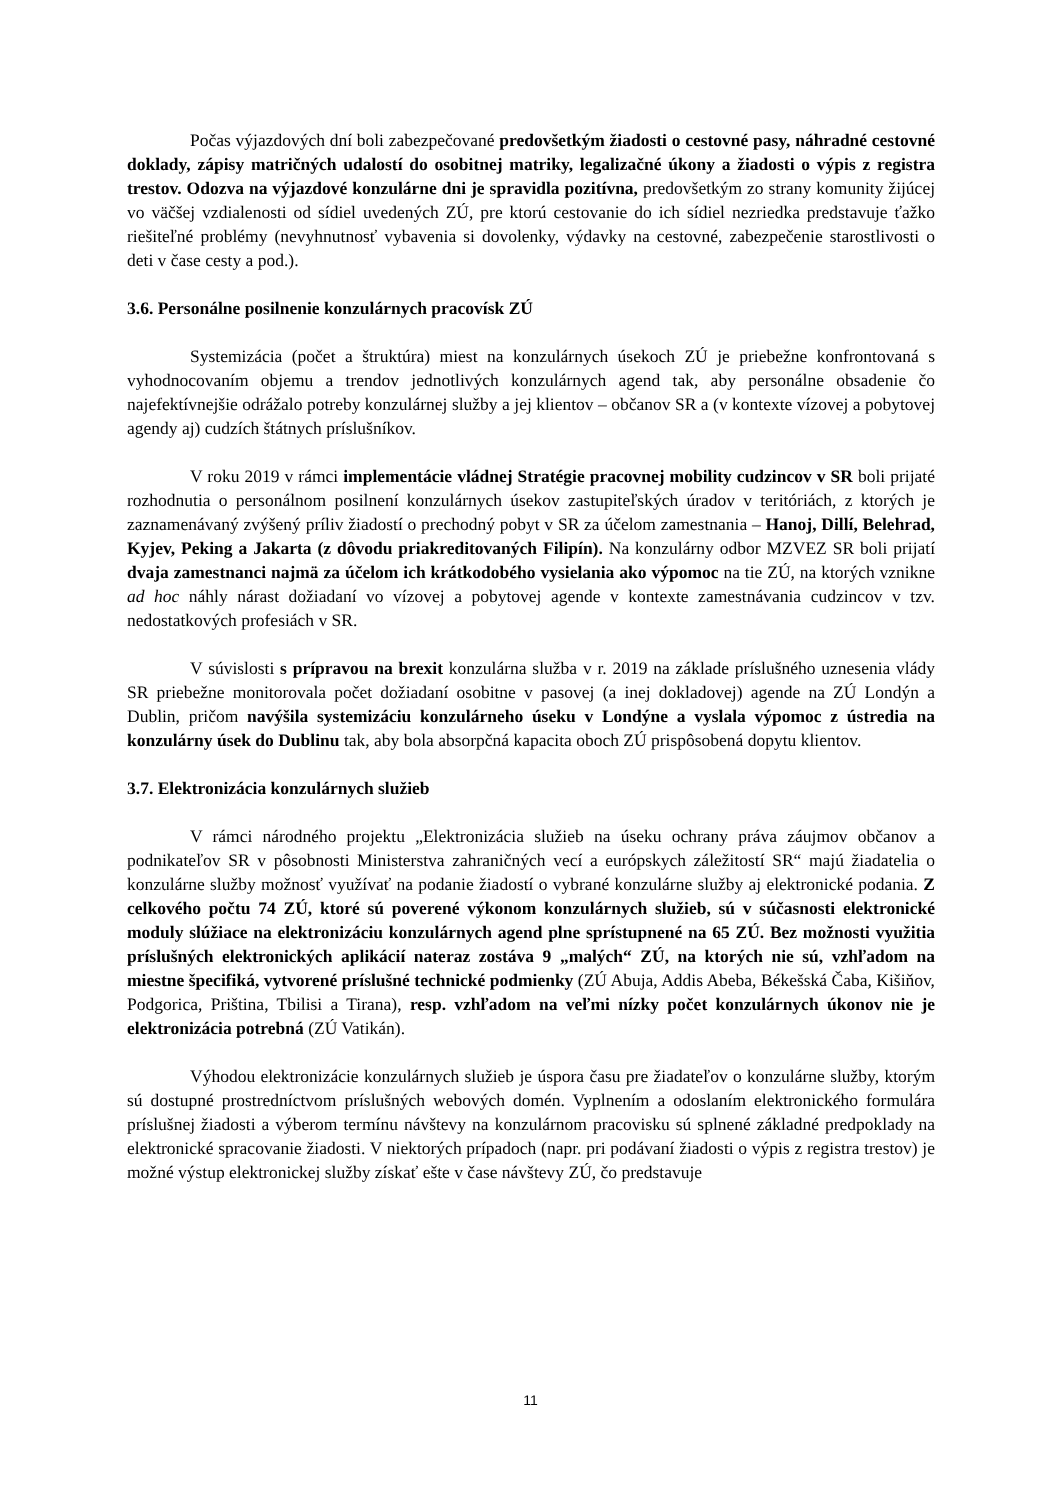Počas výjazdových dní boli zabezpečované predovšetkým žiadosti o cestovné pasy, náhradné cestovné doklady, zápisy matričných udalostí do osobitnej matriky, legalizačné úkony a žiadosti o výpis z registra trestov. Odozva na výjazdové konzulárne dni je spravidla pozitívna, predovšetkým zo strany komunity žijúcej vo väčšej vzdialenosti od sídiel uvedených ZÚ, pre ktorú cestovanie do ich sídiel nezriedka predstavuje ťažko riešiteľné problémy (nevyhnutnosť vybavenia si dovolenky, výdavky na cestovné, zabezpečenie starostlivosti o deti v čase cesty a pod.).
3.6. Personálne posilnenie konzulárnych pracovísk ZÚ
Systemizácia (počet a štruktúra) miest na konzulárnych úsekoch ZÚ je priebežne konfrontovaná s vyhodnocovaním objemu a trendov jednotlivých konzulárnych agend tak, aby personálne obsadenie čo najefektívnejšie odrážalo potreby konzulárnej služby a jej klientov – občanov SR a (v kontexte vízovej a pobytovej agendy aj) cudzích štátnych príslušníkov.
V roku 2019 v rámci implementácie vládnej Stratégie pracovnej mobility cudzincov v SR boli prijaté rozhodnutia o personálnom posilnení konzulárnych úsekov zastupiteľských úradov v teritóriách, z ktorých je zaznamenávaný zvýšený príliv žiadostí o prechodný pobyt v SR za účelom zamestnania – Hanoj, Dillí, Belehrad, Kyjev, Peking a Jakarta (z dôvodu priakreditovaných Filipín). Na konzulárny odbor MZVEZ SR boli prijatí dvaja zamestnanci najmä za účelom ich krátkodobého vysielania ako výpomoc na tie ZÚ, na ktorých vznikne ad hoc náhly nárast dožiadaní vo vízovej a pobytovej agende v kontexte zamestnávania cudzincov v tzv. nedostatkových profesiách v SR.
V súvislosti s prípravou na brexit konzulárna služba v r. 2019 na základe príslušného uznesenia vlády SR priebežne monitorovala počet dožiadaní osobitne v pasovej (a inej dokladovej) agende na ZÚ Londýn a Dublin, pričom navýšila systemizáciu konzulárneho úseku v Londýne a vyslala výpomoc z ústredia na konzulárny úsek do Dublinu tak, aby bola absorpčná kapacita oboch ZÚ prispôsobená dopytu klientov.
3.7. Elektronizácia konzulárnych služieb
V rámci národného projektu „Elektronizácia služieb na úseku ochrany práva záujmov občanov a podnikateľov SR v pôsobnosti Ministerstva zahraničných vecí a európskych záležitostí SR“ majú žiadatelia o konzulárne služby možnosť využívať na podanie žiadostí o vybrané konzulárne služby aj elektronické podania. Z celkového počtu 74 ZÚ, ktoré sú poverené výkonom konzulárnych služieb, sú v súčasnosti elektronické moduly slúžiace na elektronizáciu konzulárnych agend plne sprístupnené na 65 ZÚ. Bez možnosti využitia príslušných elektronických aplikácií nateraz zostáva 9 „malých“ ZÚ, na ktorých nie sú, vzhľadom na miestne špecifiká, vytvorené príslušné technické podmienky (ZÚ Abuja, Addis Abeba, Békešská Čaba, Kišiňov, Podgorica, Priština, Tbilisi a Tirana), resp. vzhľadom na veľmi nízky počet konzulárnych úkonov nie je elektronizácia potrebná (ZÚ Vatikán).
Výhodou elektronizácie konzulárnych služieb je úspora času pre žiadateľov o konzulárne služby, ktorým sú dostupné prostredníctvom príslušných webových domén. Vyplnením a odoslaním elektronického formulára príslušnej žiadosti a výberom termínu návštevy na konzulárnom pracovisku sú splnené základné predpoklady na elektronické spracovanie žiadosti. V niektorých prípadoch (napr. pri podávaní žiadosti o výpis z registra trestov) je možné výstup elektronickej služby získať ešte v čase návštevy ZÚ, čo predstavuje
11